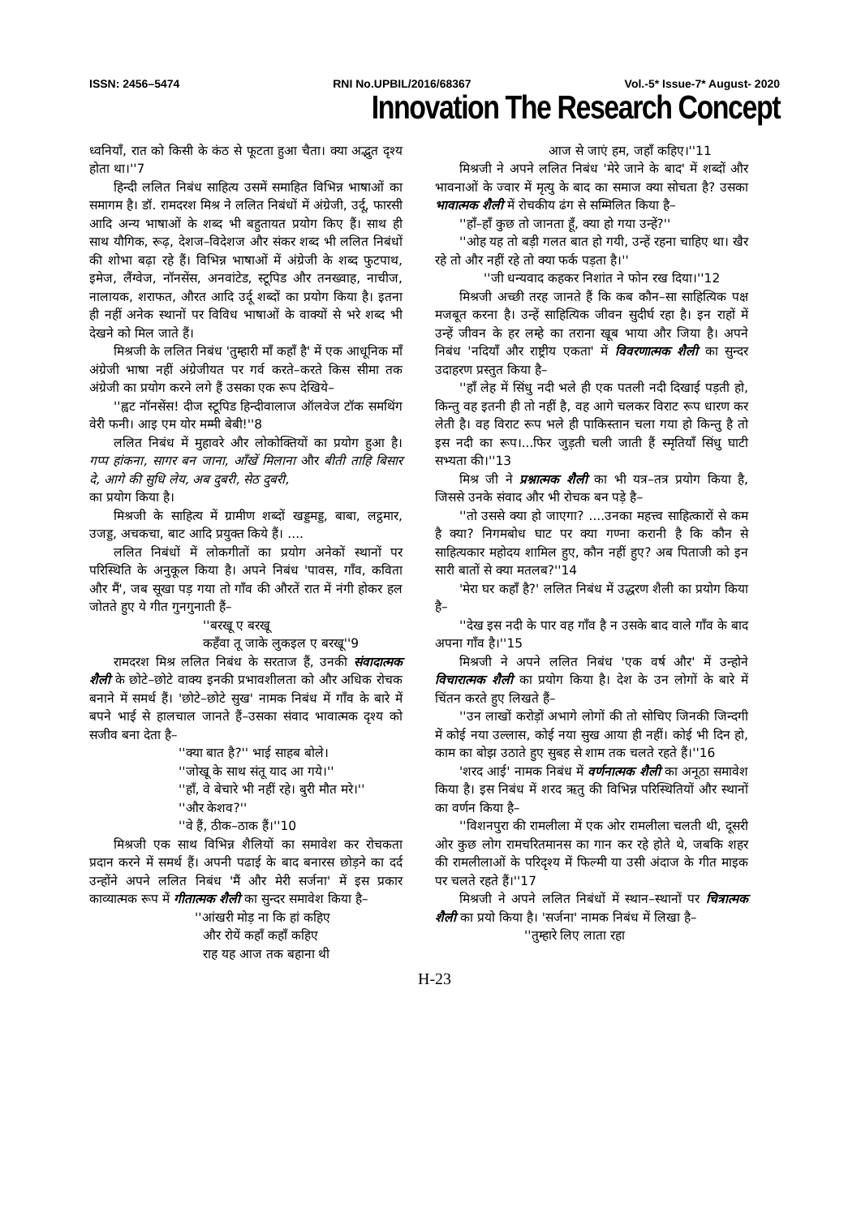ISSN: 2456–5474 RNI No.UPBIL/2016/68367 Vol.-5* Issue-7* August- 2020
Innovation The Research Concept
ध्वनियाँ, रात को किसी के कंठ से फूटता हुआ चैता। क्या अद्भुत दृश्य होता था।''7
हिन्दी ललित निबंध साहित्य उसमें समाहित विभिन्न भाषाओं का समागम है। डॉ. रामदरश मिश्र ने ललित निबंधों में अंग्रेजी, उर्दू, फारसी आदि अन्य भाषाओं के शब्द भी बहुतायत प्रयोग किए हैं। साथ ही साथ यौगिक, रूढ़, देशज–विदेशज और संकर शब्द भी ललित निबंधों की शोभा बढ़ा रहे हैं। विभिन्न भाषाओं में अंग्रेजी के शब्द फुटपाथ, इमेज, लैंग्वेज, नॉनसेंस, अनवांटेड, स्टूपिड और तनख्वाह, नाचीज, नालायक, शराफत, औरत आदि उर्दू शब्दों का प्रयोग किया है। इतना ही नहीं अनेक स्थानों पर विविध भाषाओं के वाक्यों से भरे शब्द भी देखने को मिल जाते हैं।
मिश्रजी के ललित निबंध 'तुम्हारी माँ कहाँ है' में एक आधूनिक माँ अंग्रेजी भाषा नहीं अंग्रेजीयत पर गर्व करते–करते किस सीमा तक अंग्रेजी का प्रयोग करने लगे हैं उसका एक रूप देखिये–
''ह्वट नॉनसेंस! दीज स्टूपिड हिन्दीवालाज ऑलवेज टॉक समथिंग वेरी फनी। आइ एम योर मम्मी बेबी!''8
ललित निबंध में मुहावरे और लोकोक्तियों का प्रयोग हुआ है। गप्प हांकना, सागर बन जाना, आँखें मिलाना और बीती ताहि बिसार दे, आगे की सुधि लेय, अब दुबरी, सेठ दुबरी,
का प्रयोग किया है।
मिश्रजी के साहित्य में ग्रामीण शब्दों खड्डमड्ड, बाबा, लट्ठमार, उजड्ड, अचकचा, बाट आदि प्रयुक्त किये हैं। ....
ललित निबंधों में लोकगीतों का प्रयोग अनेकों स्थानों पर परिस्थिति के अनुकूल किया है। अपने निबंध 'पावस, गाँव, कविता और मैं', जब सूखा पड़ गया तो गाँव की औरतें रात में नंगी होकर हल जोतते हुए ये गीत गुनगुनाती हैं–
''बरखू ए बरखू
कहँवा तू जाके लुकइल ए बरखू''9
रामदरश मिश्र ललित निबंध के सरताज हैं, उनकी संवादात्मक शैली के छोटे–छोटे वाक्य इनकी प्रभावशीलता को और अधिक रोचक बनाने में समर्थ हैं। 'छोटे–छोटे सुख' नामक निबंध में गाँव के बारे में बपने भाई से हालचाल जानते हैं–उसका संवाद भावात्मक दृश्य को सजीव बना देता है–
''क्या बात है?'' भाई साहब बोले।
''जोखू के साथ संतू याद आ गये।''
''हाँ, वे बेचारे भी नहीं रहे। बुरी मौत मरे।''
''और केशव?''
''वे हैं, ठीक–ठाक हैं।''10
मिश्रजी एक साथ विभिन्न शैलियों का समावेश कर रोचकता प्रदान करने में समर्थ हैं। अपनी पढाई के बाद बनारस छोड़ने का दर्द उन्होंने अपने ललित निबंध 'मैं और मेरी सर्जना' में इस प्रकार काव्यात्मक रूप में गीतात्मक शैली का सुन्दर समावेश किया है–
''आंखरी मोड़ ना कि हां कहिए
और रोयें कहाँ कहाँ कहिए
राह यह आज तक बहाना थी
आज से जाएं हम, जहाँ कहिए।''11
मिश्रजी ने अपने ललित निबंध 'मेरे जाने के बाद' में शब्दों और भावनाओं के ज्वार में मृत्यु के बाद का समाज क्या सोचता है? उसका भावात्मक शैली में रोचकीय ढंग से सम्मिलित किया है–
''हाँ–हाँ कुछ तो जानता हूँ, क्या हो गया उन्हें?''
''ओह यह तो बड़ी गलत बात हो गयी, उन्हें रहना चाहिए था। खैर रहे तो और नहीं रहे तो क्या फर्क पड़ता है।''
''जी धन्यवाद कहकर निशांत ने फोन रख दिया।''12
मिश्रजी अच्छी तरह जानते हैं कि कब कौन–सा साहित्यिक पक्ष मजबूत करना है। उन्हें साहित्यिक जीवन सुदीर्घ रहा है। इन राहों में उन्हें जीवन के हर लम्हे का तराना खूब भाया और जिया है। अपने निबंध 'नदियाँ और राष्ट्रीय एकता' में विवरणात्मक शैली का सुन्दर उदाहरण प्रस्तुत किया है–
''हाँ लेह में सिंधु नदी भले ही एक पतली नदी दिखाई पड़ती हो, किन्तु वह इतनी ही तो नहीं है, वह आगे चलकर विराट रूप धारण कर लेती है। वह विराट रूप भले ही पाकिस्तान चला गया हो किन्तु है तो इस नदी का रूप।...फिर जुड़ती चली जाती हैं स्मृतियाँ सिंधु घाटी सभ्यता की।''13
मिश्र जी ने प्रश्नात्मक शैली का भी यत्र–तत्र प्रयोग किया है, जिससे उनके संवाद और भी रोचक बन पड़े है–
''तो उससे क्या हो जाएगा? ....उनका महत्त्व साहित्कारों से कम है क्या? निगमबोध घाट पर क्या गण्ना करानी है कि कौन से साहित्यकार महोदय शामिल हुए, कौन नहीं हुए? अब पिताजी को इन सारी बातों से क्या मतलब?''14
'मेरा घर कहाँ है?' ललित निबंध में उद्धरण शैली का प्रयोग किया है–
''देख इस नदी के पार वह गाँव है न उसके बाद वाले गाँव के बाद अपना गाँव है।''15
मिश्रजी ने अपने ललित निबंध 'एक वर्ष और' में उन्होने विचारात्मक शैली का प्रयोग किया है। देश के उन लोगों के बारे में चिंतन करते हुए लिखते हैं–
''उन लाखों करोड़ों अभागे लोगों की तो सोचिए जिनकी जिन्दगी में कोई नया उल्लास, कोई नया सुख आया ही नहीं। कोई भी दिन हो, काम का बोझ उठाते हुए सुबह से शाम तक चलते रहते हैं।''16
'शरद आई' नामक निबंध में वर्णनात्मक शैली का अनूठा समावेश किया है। इस निबंध में शरद ऋतु की विभिन्न परिस्थितियों और स्थानों का वर्णन किया है–
''विशनपुरा की रामलीला में एक ओर रामलीला चलती थी, दूसरी ओर कुछ लोग रामचरितमानस का गान कर रहे होते थे, जबकि शहर की रामलीलाओं के परिदृश्य में फिल्मी या उसी अंदाज के गीत माइक पर चलते रहते हैं।''17
मिश्रजी ने अपने ललित निबंधों में स्थान–स्थानों पर चित्रात्मक शैली का प्रयो किया है। 'सर्जना' नामक निबंध में लिखा है–
''तुम्हारे लिए लाता रहा
H-23